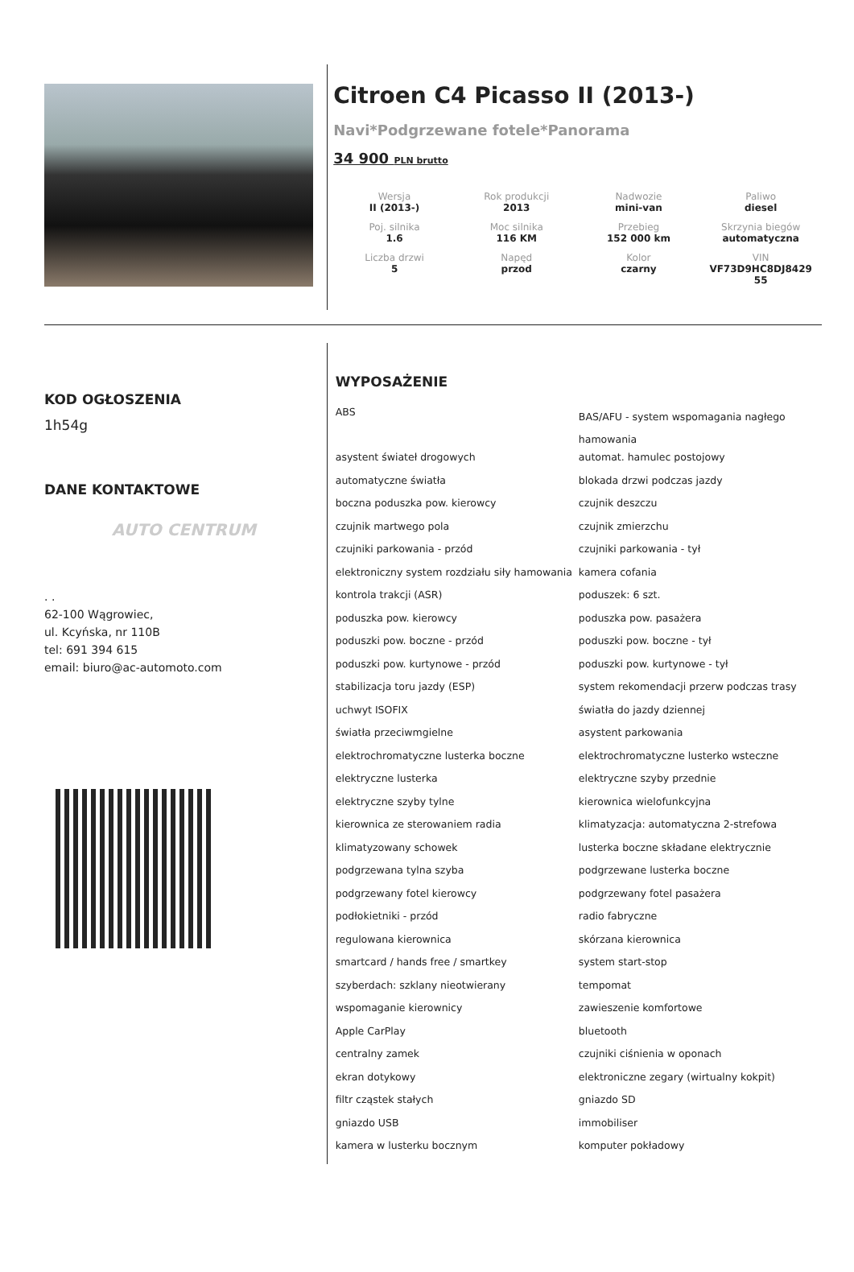Citroen C4 Picasso II (2013-)
Navi*Podgrzewane fotele*Panorama
34 900 PLN brutto
| Wersja II (2013-) | Rok produkcji 2013 | Nadwozie mini-van | Paliwo diesel |
| Poj. silnika 1.6 | Moc silnika 116 KM | Przebieg 152 000 km | Skrzynia biegów automatyczna |
| Liczba drzwi 5 | Napęd przod | Kolor czarny | VIN VF73D9HC8DJ8429 55 |
KOD OGŁOSZENIA
1h54g
DANE KONTAKTOWE
AUTO CENTRUM
. .
62-100 Wągrowiec,
ul. Kcyńska, nr 110B
tel: 691 394 615
email: biuro@ac-automoto.com
WYPOSAŻENIE
| ABS | BAS/AFU - system wspomagania nagłego hamowania |
| asystent świateł drogowych | automat. hamulec postojowy |
| automatyczne światła | blokada drzwi podczas jazdy |
| boczna poduszka pow. kierowcy | czujnik deszczu |
| czujnik martwego pola | czujnik zmierzchu |
| czujniki parkowania - przód | czujniki parkowania - tył |
| elektroniczny system rozdziału siły hamowania | kamera cofania |
| kontrola trakcji (ASR) | poduszek: 6 szt. |
| poduszka pow. kierowcy | poduszka pow. pasażera |
| poduszki pow. boczne - przód | poduszki pow. boczne - tył |
| poduszki pow. kurtynowe - przód | poduszki pow. kurtynowe - tył |
| stabilizacja toru jazdy (ESP) | system rekomendacji przerw podczas trasy |
| uchwyt ISOFIX | światła do jazdy dziennej |
| światła przeciwmgielne | asystent parkowania |
| elektrochromatyczne lusterka boczne | elektrochromatyczne lusterko wsteczne |
| elektryczne lusterka | elektryczne szyby przednie |
| elektryczne szyby tylne | kierownica wielofunkcyjna |
| kierownica ze sterowaniem radia | klimatyzacja: automatyczna 2-strefowa |
| klimatyzowany schowek | lusterka boczne składane elektrycznie |
| podgrzewana tylna szyba | podgrzewane lusterka boczne |
| podgrzewany fotel kierowcy | podgrzewany fotel pasażera |
| podłokietniki - przód | radio fabryczne |
| regulowana kierownica | skórzana kierownica |
| smartcard / hands free / smartkey | system start-stop |
| szyberdach: szklany nieotwierany | tempomat |
| wspomaganie kierownicy | zawieszenie komfortowe |
| Apple CarPlay | bluetooth |
| centralny zamek | czujniki ciśnienia w oponach |
| ekran dotykowy | elektroniczne zegary (wirtualny kokpit) |
| filtr cząstek stałych | gniazdo SD |
| gniazdo USB | immobiliser |
| kamera w lusterku bocznym | komputer pokładowy |